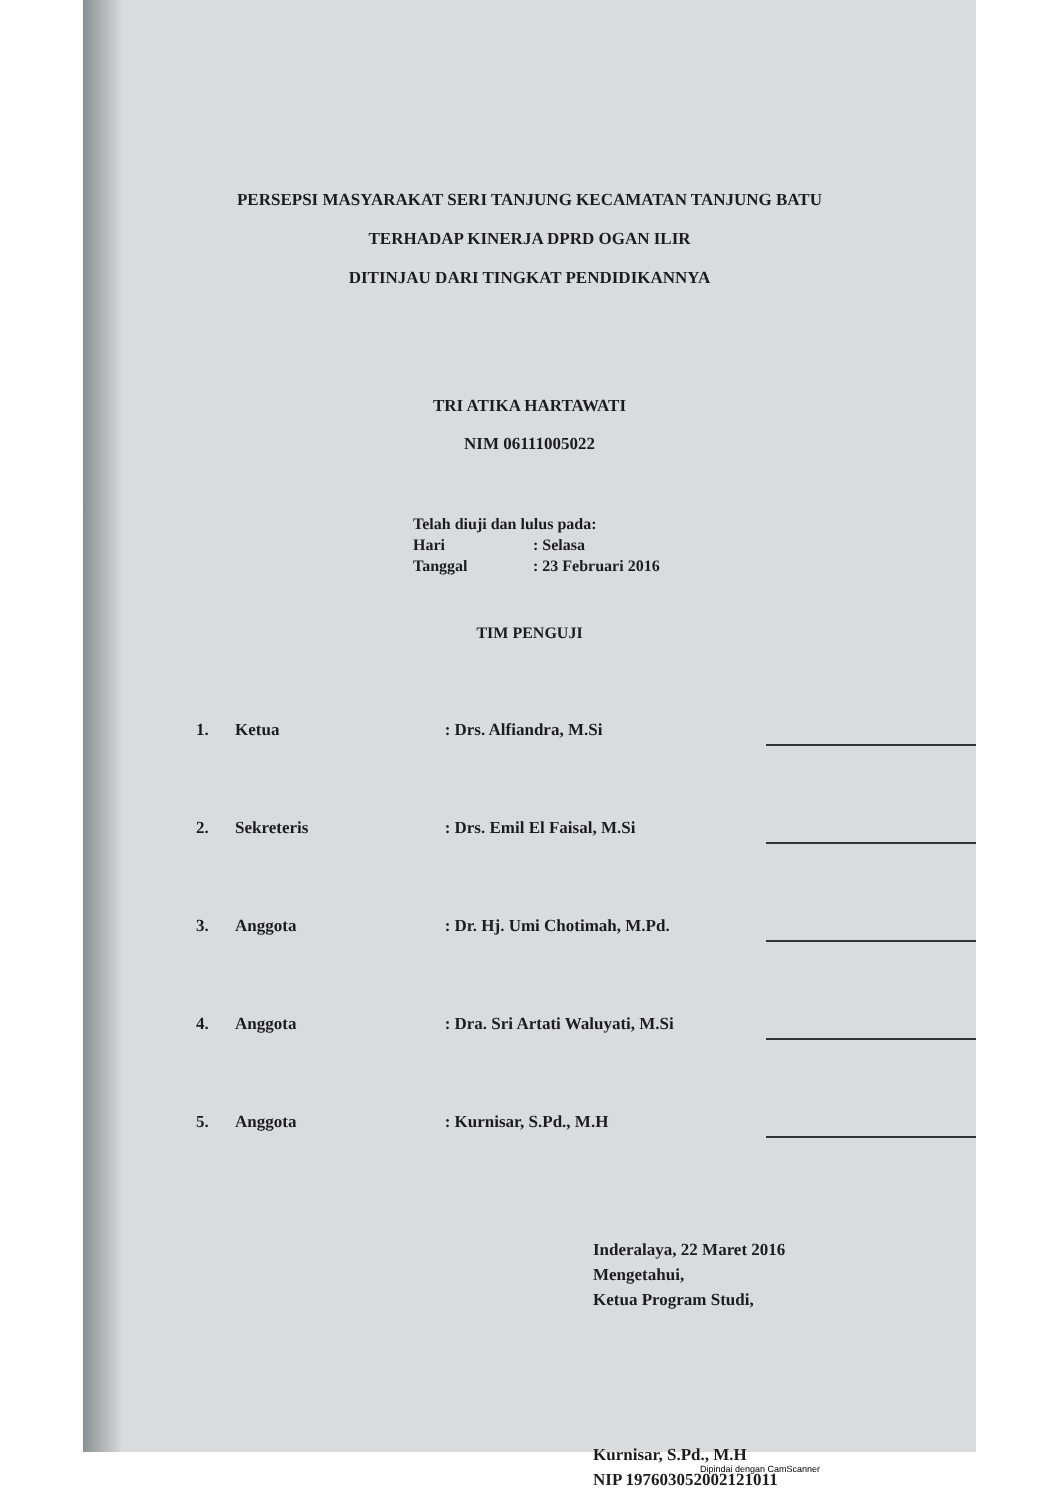PERSEPSI MASYARAKAT SERI TANJUNG KECAMATAN TANJUNG BATU
TERHADAP KINERJA DPRD OGAN ILIR
DITINJAU DARI TINGKAT PENDIDIKANNYA
TRI ATIKA HARTAWATI
NIM 06111005022
Telah diuji dan lulus pada:
Hari: Selasa
Tanggal: 23 Februari 2016
TIM PENGUJI
1.
Ketua
: Drs. Alfiandra, M.Si
2.
Sekreteris
: Drs. Emil El Faisal, M.Si
3.
Anggota
: Dr. Hj. Umi Chotimah, M.Pd.
4.
Anggota
: Dra. Sri Artati Waluyati, M.Si
5.
Anggota
: Kurnisar, S.Pd., M.H
Inderalaya, 22 Maret 2016
Mengetahui,
Ketua Program Studi,
Kurnisar, S.Pd., M.H
NIP 197603052002121011
Dipindai dengan CamScanner